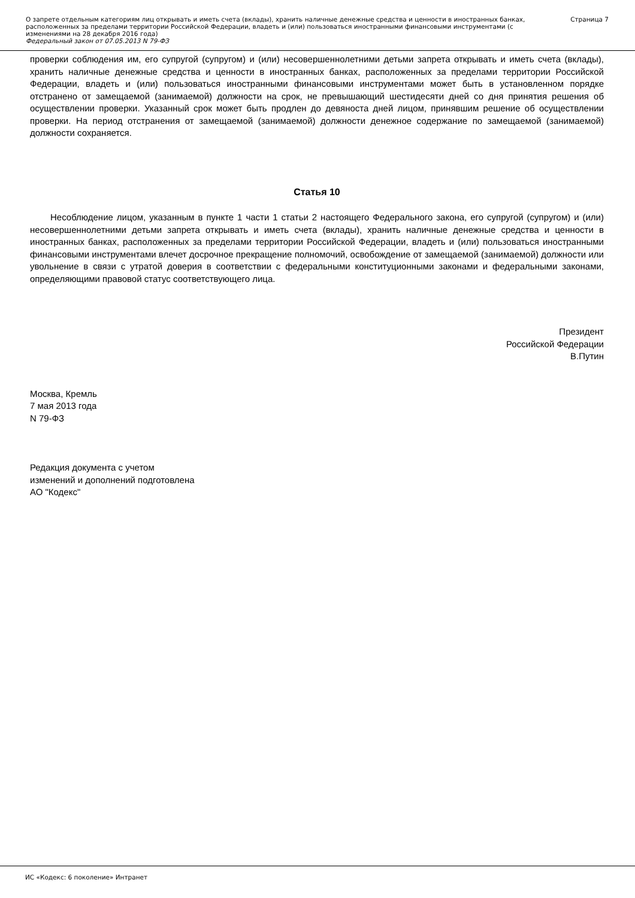О запрете отдельным категориям лиц открывать и иметь счета (вклады), хранить наличные денежные средства и ценности в иностранных банках, расположенных за пределами территории Российской Федерации, владеть и (или) пользоваться иностранными финансовыми инструментами (с изменениями на 28 декабря 2016 года)
Федеральный закон от 07.05.2013 N 79-ФЗ
Страница 7
проверки соблюдения им, его супругой (супругом) и (или) несовершеннолетними детьми запрета открывать и иметь счета (вклады), хранить наличные денежные средства и ценности в иностранных банках, расположенных за пределами территории Российской Федерации, владеть и (или) пользоваться иностранными финансовыми инструментами может быть в установленном порядке отстранено от замещаемой (занимаемой) должности на срок, не превышающий шестидесяти дней со дня принятия решения об осуществлении проверки. Указанный срок может быть продлен до девяноста дней лицом, принявшим решение об осуществлении проверки. На период отстранения от замещаемой (занимаемой) должности денежное содержание по замещаемой (занимаемой) должности сохраняется.
Статья 10
Несоблюдение лицом, указанным в пункте 1 части 1 статьи 2 настоящего Федерального закона, его супругой (супругом) и (или) несовершеннолетними детьми запрета открывать и иметь счета (вклады), хранить наличные денежные средства и ценности в иностранных банках, расположенных за пределами территории Российской Федерации, владеть и (или) пользоваться иностранными финансовыми инструментами влечет досрочное прекращение полномочий, освобождение от замещаемой (занимаемой) должности или увольнение в связи с утратой доверия в соответствии с федеральными конституционными законами и федеральными законами, определяющими правовой статус соответствующего лица.
Президент
Российской Федерации
В.Путин
Москва, Кремль
7 мая 2013 года
N 79-ФЗ
Редакция документа с учетом
изменений и дополнений подготовлена
АО "Кодекс"
ИС «Кодекс: 6 поколение» Интранет